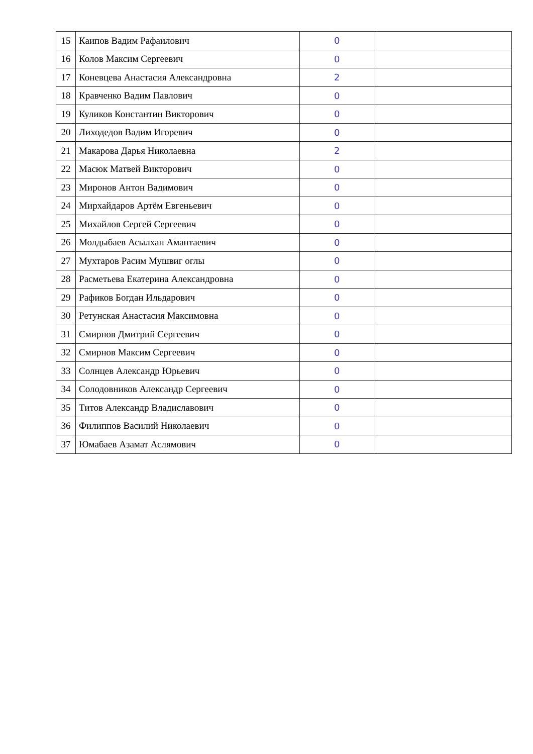| 15 | Каипов Вадим Рафаилович | 0 | |
| 16 | Колов Максим Сергеевич | 0 | |
| 17 | Коневцева Анастасия Александровна | 2 | |
| 18 | Кравченко Вадим Павлович | 0 | |
| 19 | Куликов Константин Викторович | 0 | |
| 20 | Лиходедов Вадим Игоревич | 0 | |
| 21 | Макарова Дарья Николаевна | 2 | |
| 22 | Масюк Матвей Викторович | 0 | |
| 23 | Миронов Антон Вадимович | 0 | |
| 24 | Мирхайдаров Артём Евгеньевич | 0 | |
| 25 | Михайлов Сергей Сергеевич | 0 | |
| 26 | Молдыбаев Асылхан Амантаевич | 0 | |
| 27 | Мухтаров Расим Мушвиг оглы | 0 | |
| 28 | Расметьева Екатерина Александровна | 0 | |
| 29 | Рафиков Богдан Ильдарович | 0 | |
| 30 | Ретунская Анастасия Максимовна | 0 | |
| 31 | Смирнов Дмитрий Сергеевич | 0 | |
| 32 | Смирнов Максим Сергеевич | 0 | |
| 33 | Солнцев Александр Юрьевич | 0 | |
| 34 | Солодовников Александр Сергеевич | 0 | |
| 35 | Титов Александр Владиславович | 0 | |
| 36 | Филиппов Василий Николаевич | 0 | |
| 37 | Юмабаев Азамат Аслямович | 0 | |